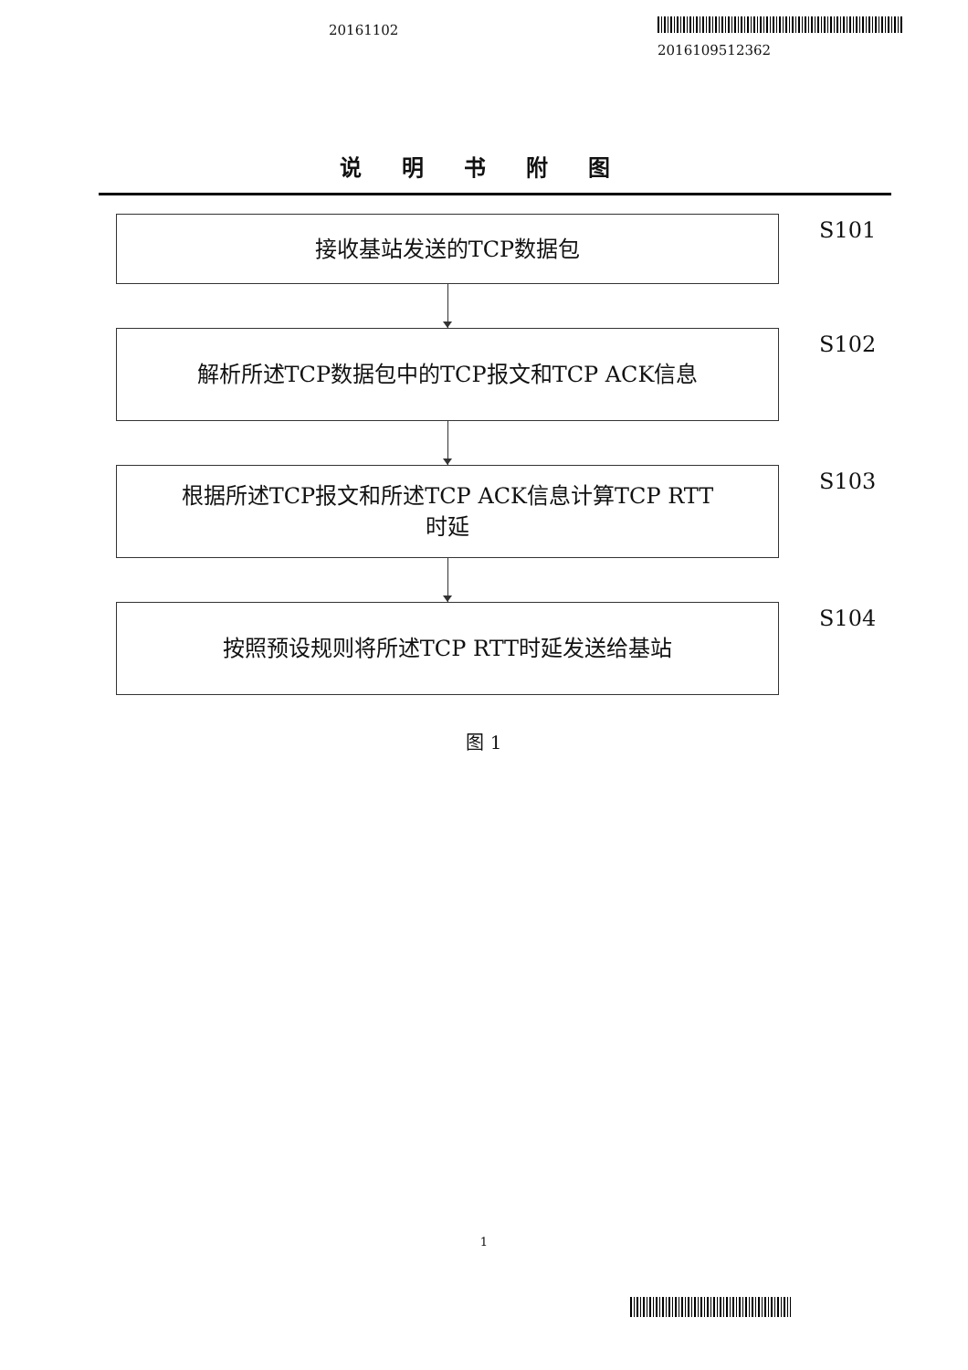20161102
2016109512362
说明书附图
接收基站发送的TCP数据包
S101
解析所述TCP数据包中的TCP报文和TCP ACK信息
S102
根据所述TCP报文和所述TCP ACK信息计算TCP RTT
时延
S103
按照预设规则将所述TCP RTT时延发送给基站
S104
图 1
1